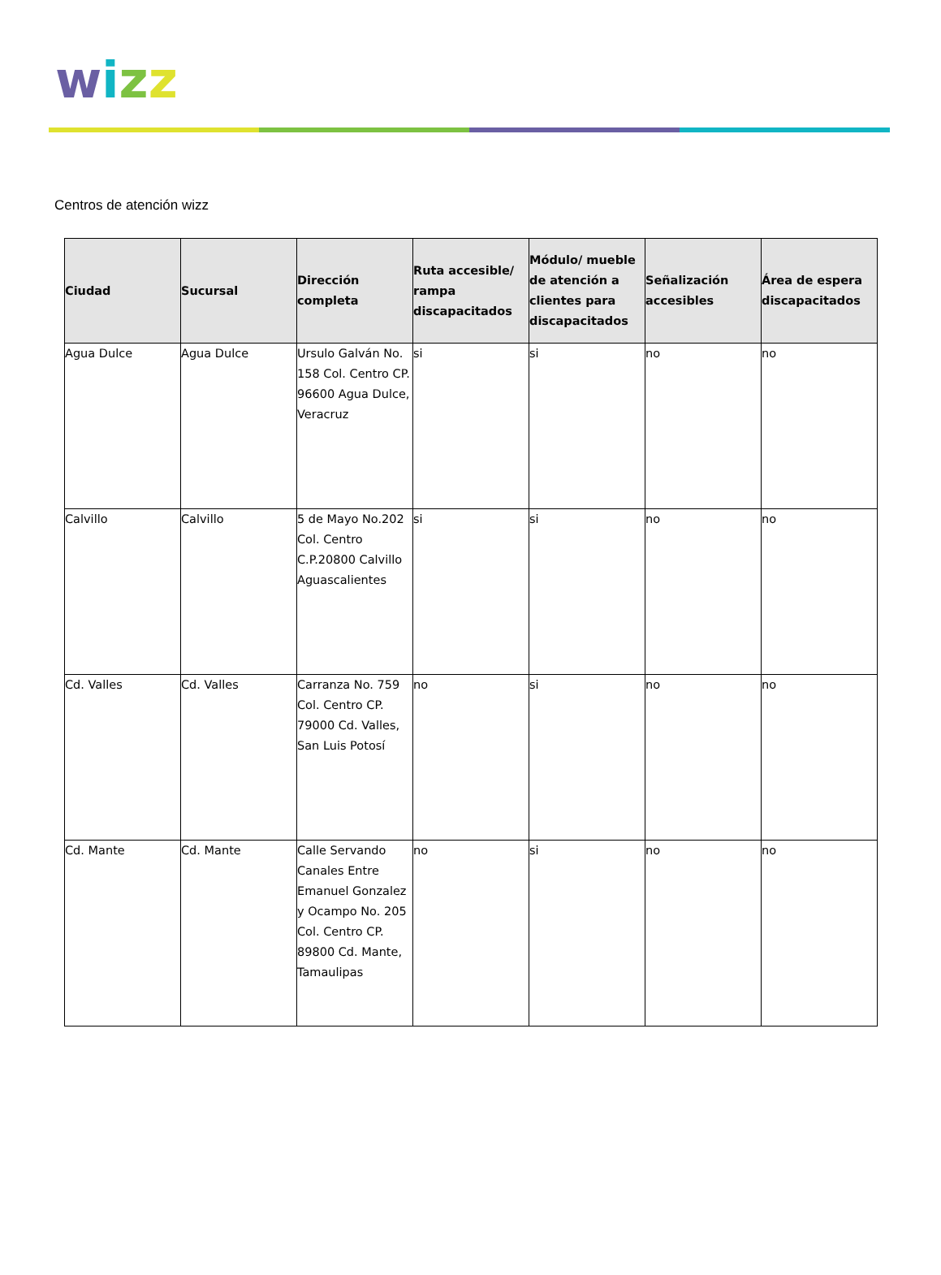wizz
Centros de atención wizz
| Ciudad | Sucursal | Dirección completa | Ruta accesible/ rampa discapacitados | Módulo/ mueble de atención a clientes para discapacitados | Señalización accesibles | Área de espera discapacitados |
| --- | --- | --- | --- | --- | --- | --- |
| Agua Dulce | Agua Dulce | Ursulo Galván No. 158 Col. Centro CP. 96600 Agua Dulce, Veracruz | si | si | no | no |
| Calvillo | Calvillo | 5 de Mayo No.202 Col. Centro C.P.20800 Calvillo Aguascalientes | si | si | no | no |
| Cd. Valles | Cd. Valles | Carranza No. 759 Col. Centro CP. 79000 Cd. Valles, San Luis Potosí | no | si | no | no |
| Cd. Mante | Cd. Mante | Calle Servando Canales Entre Emanuel Gonzalez y Ocampo No. 205 Col. Centro CP. 89800 Cd. Mante, Tamaulipas | no | si | no | no |